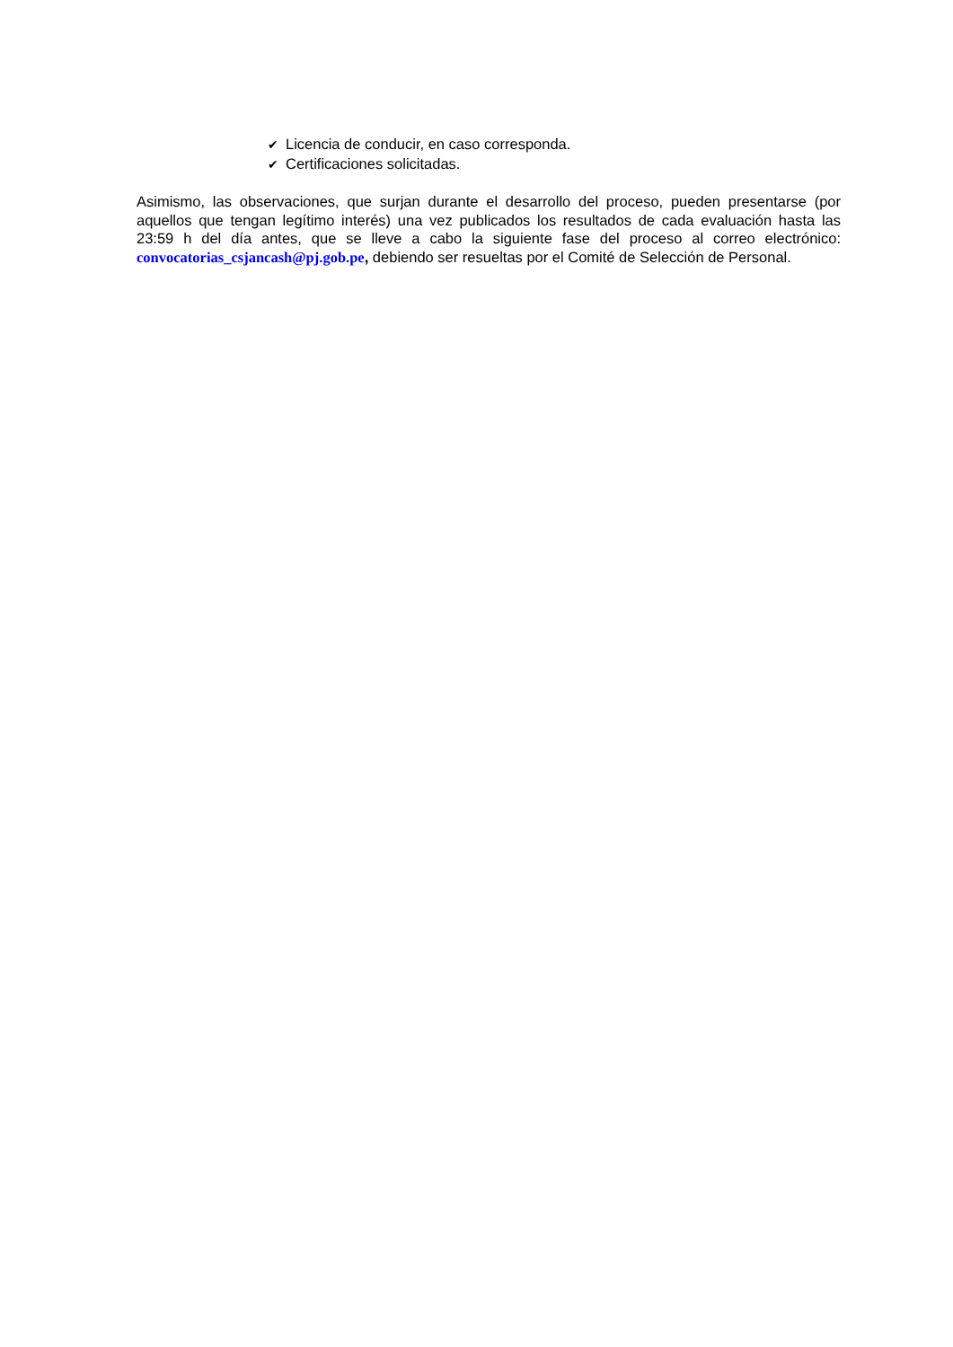✔ Licencia de conducir, en caso corresponda.
✔ Certificaciones solicitadas.
Asimismo, las observaciones, que surjan durante el desarrollo del proceso, pueden presentarse (por aquellos que tengan legítimo interés) una vez publicados los resultados de cada evaluación hasta las 23:59 h del día antes, que se lleve a cabo la siguiente fase del proceso al correo electrónico: convocatorias_csjancash@pj.gob.pe, debiendo ser resueltas por el Comité de Selección de Personal.